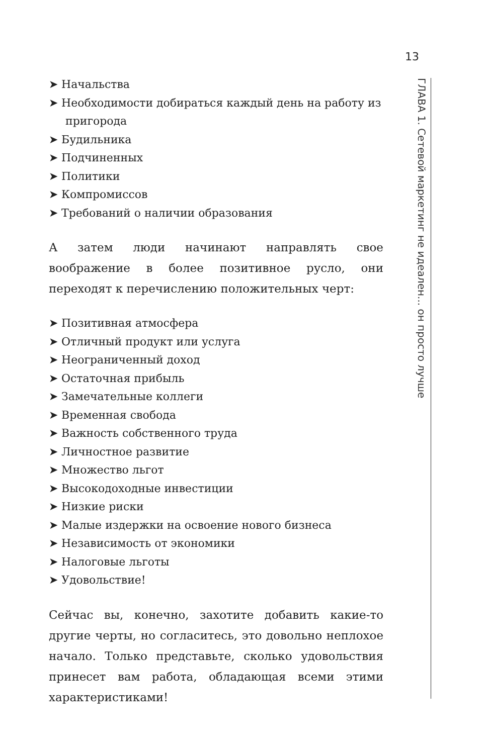13
ГЛАВА 1. Сетевой маркетинг не идеален... он просто лучше
➤ Начальства
➤ Необходимости добираться каждый день на работу из пригорода
➤ Будильника
➤ Подчиненных
➤ Политики
➤ Компромиссов
➤ Требований о наличии образования
А затем люди начинают направлять свое воображение в более позитивное русло, они переходят к перечислению положительных черт:
➤ Позитивная атмосфера
➤ Отличный продукт или услуга
➤ Неограниченный доход
➤ Остаточная прибыль
➤ Замечательные коллеги
➤ Временная свобода
➤ Важность собственного труда
➤ Личностное развитие
➤ Множество льгот
➤ Высокодоходные инвестиции
➤ Низкие риски
➤ Малые издержки на освоение нового бизнеса
➤ Независимость от экономики
➤ Налоговые льготы
➤ Удовольствие!
Сейчас вы, конечно, захотите добавить какие-то другие черты, но согласитесь, это довольно неплохое начало. Только представьте, сколько удовольствия принесет вам работа, обладающая всеми этими характеристиками!